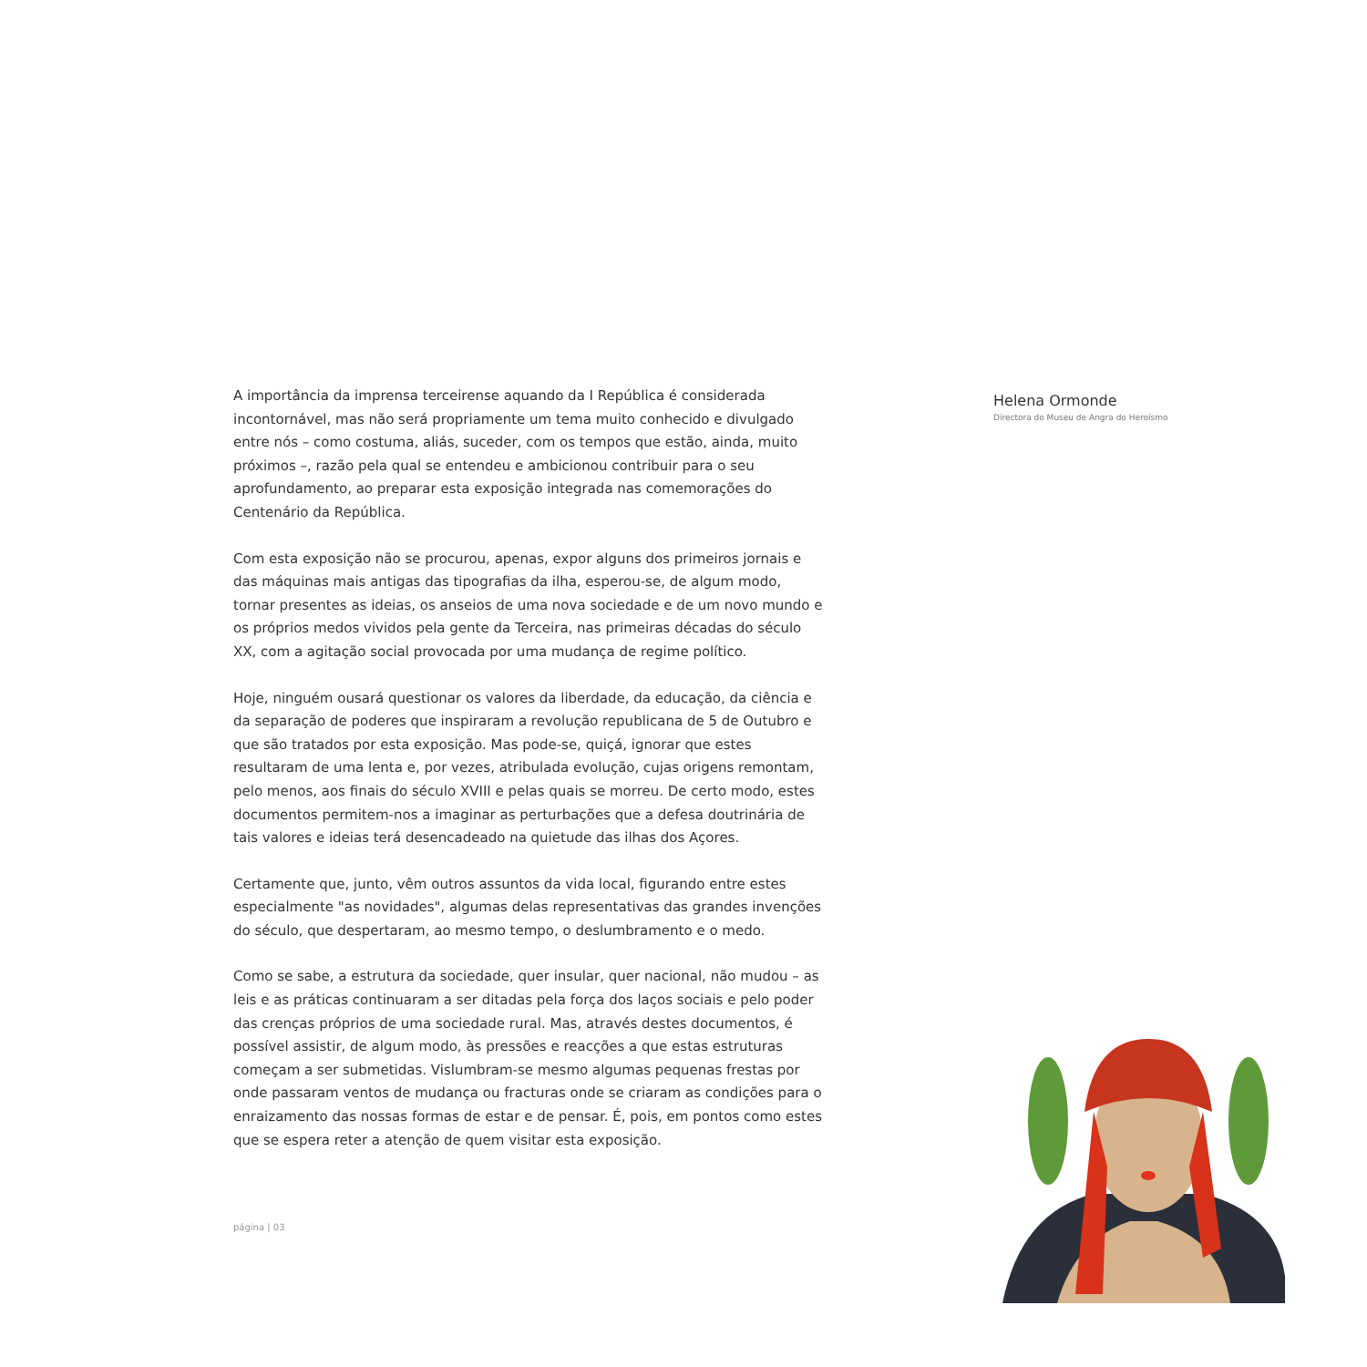A importância da imprensa terceirense aquando da I República é considerada incontornável, mas não será propriamente um tema muito conhecido e divulgado entre nós – como costuma, aliás, suceder, com os tempos que estão, ainda, muito próximos –, razão pela qual se entendeu e ambicionou contribuir para o seu aprofundamento, ao preparar esta exposição integrada nas comemorações do Centenário da República.
Com esta exposição não se procurou, apenas, expor alguns dos primeiros jornais e das máquinas mais antigas das tipografias da ilha, esperou-se, de algum modo, tornar presentes as ideias, os anseios de uma nova sociedade e de um novo mundo e os próprios medos vividos pela gente da Terceira, nas primeiras décadas do século XX, com a agitação social provocada por uma mudança de regime político.
Hoje, ninguém ousará questionar os valores da liberdade, da educação, da ciência e da separação de poderes que inspiraram a revolução republicana de 5 de Outubro e que são tratados por esta exposição. Mas pode-se, quiçá, ignorar que estes resultaram de uma lenta e, por vezes, atribulada evolução, cujas origens remontam, pelo menos, aos finais do século XVIII e pelas quais se morreu. De certo modo, estes documentos permitem-nos a imaginar as perturbações que a defesa doutrinária de tais valores e ideias terá desencadeado na quietude das ilhas dos Açores.
Certamente que, junto, vêm outros assuntos da vida local, figurando entre estes especialmente "as novidades", algumas delas representativas das grandes invenções do século, que despertaram, ao mesmo tempo, o deslumbramento e o medo.
Como se sabe, a estrutura da sociedade, quer insular, quer nacional, não mudou – as leis e as práticas continuaram a ser ditadas pela força dos laços sociais e pelo poder das crenças próprios de uma sociedade rural. Mas, através destes documentos, é possível assistir, de algum modo, às pressões e reacções a que estas estruturas começam a ser submetidas. Vislumbram-se mesmo algumas pequenas frestas por onde passaram ventos de mudança ou fracturas onde se criaram as condições para o enraizamento das nossas formas de estar e de pensar. É, pois, em pontos como estes que se espera reter a atenção de quem visitar esta exposição.
página | 03
Helena Ormonde
Directora do Museu de Angra do Heroísmo